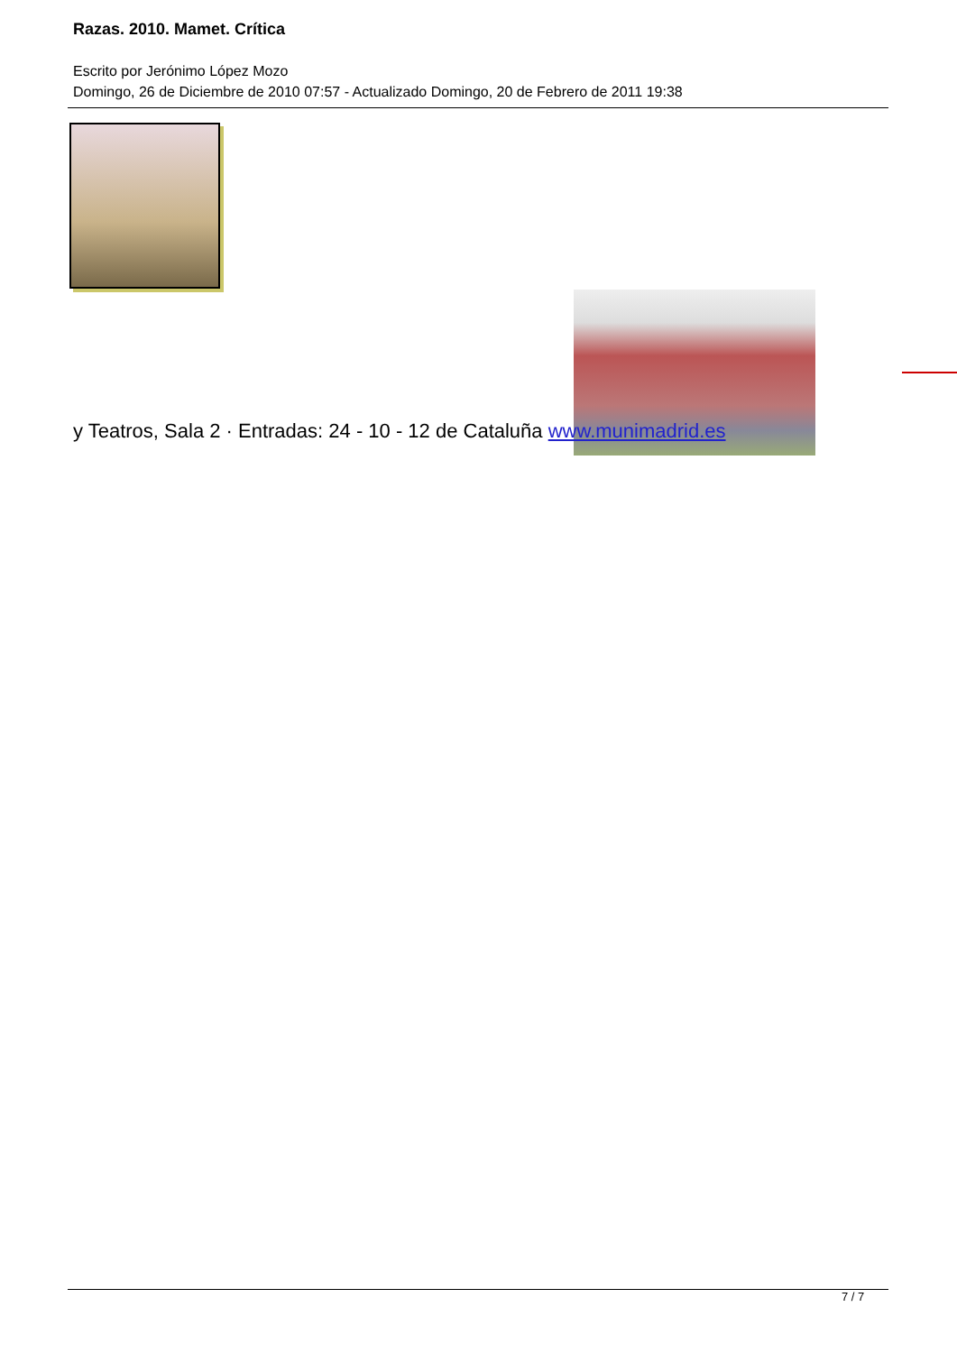Razas. 2010. Mamet. Crítica
Escrito por Jerónimo López Mozo
Domingo, 26 de Diciembre de 2010 07:57 - Actualizado Domingo, 20 de Febrero de 2011 19:38
y Teatros, Sala 2 · Entradas: 24 - 10 - 12 de Cataluña www.munimadrid.es
7 / 7